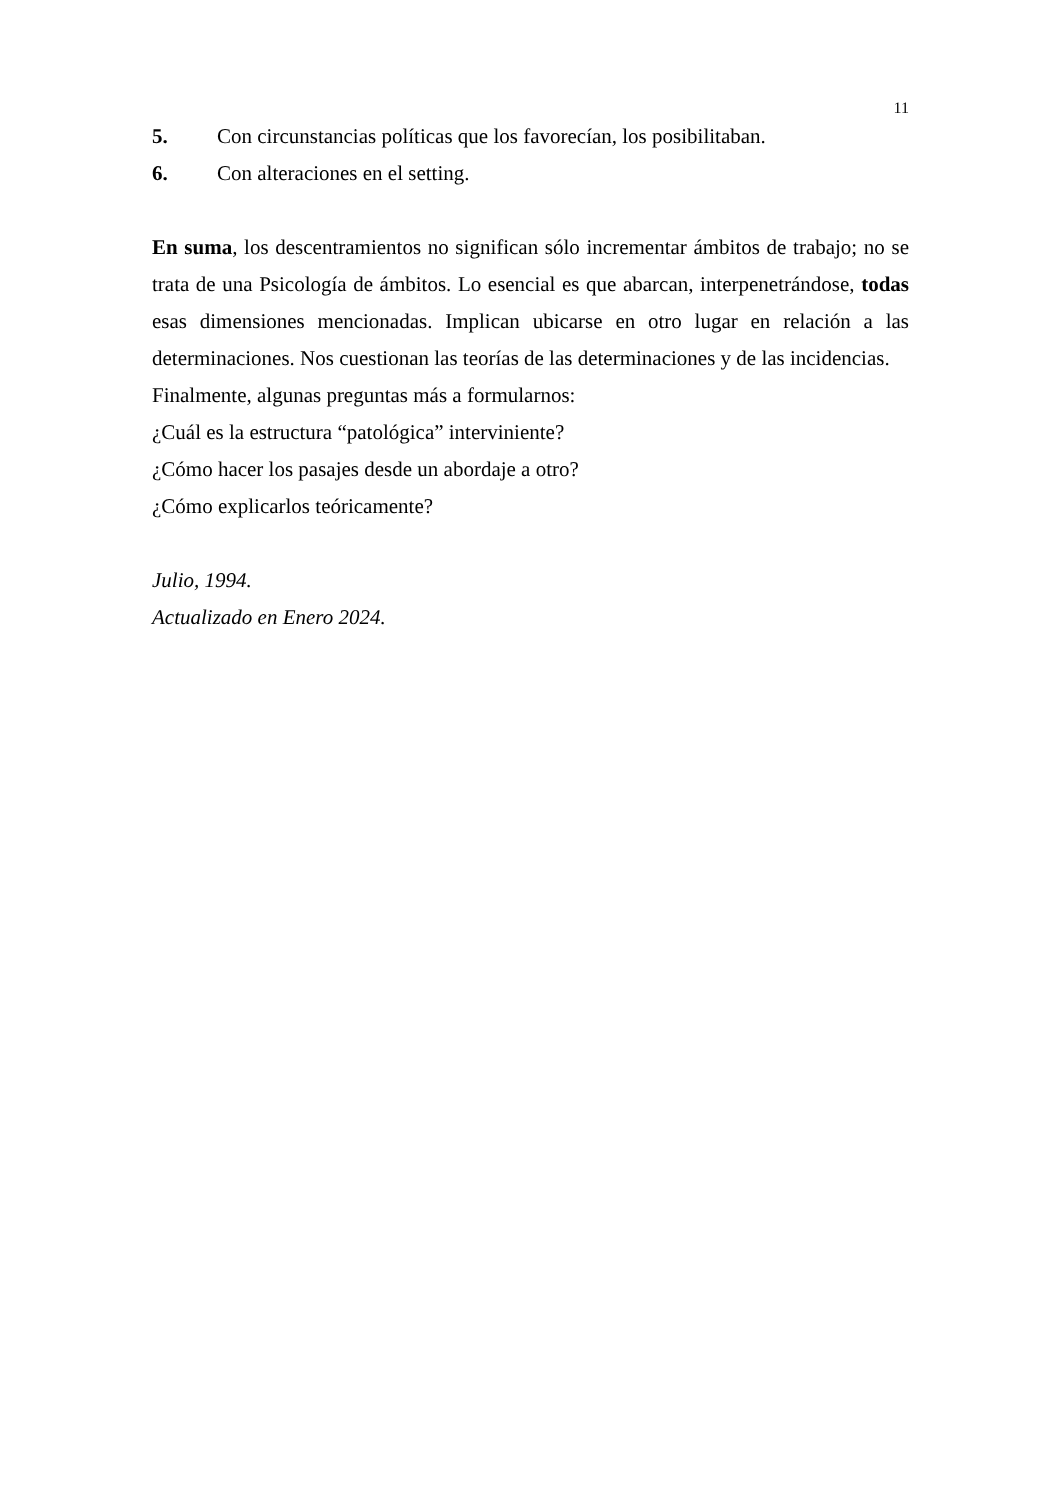11
5. Con circunstancias políticas que los favorecían, los posibilitaban.
6. Con alteraciones en el setting.
En suma, los descentramientos no significan sólo incrementar ámbitos de trabajo; no se trata de una Psicología de ámbitos. Lo esencial es que abarcan, interpenetrándose, todas esas dimensiones mencionadas. Implican ubicarse en otro lugar en relación a las determinaciones. Nos cuestionan las teorías de las determinaciones y de las incidencias.
Finalmente, algunas preguntas más a formularnos:
¿Cuál es la estructura “patológica” interviniente?
¿Cómo hacer los pasajes desde un abordaje a otro?
¿Cómo explicarlos teóricamente?
Julio, 1994.
Actualizado en Enero 2024.